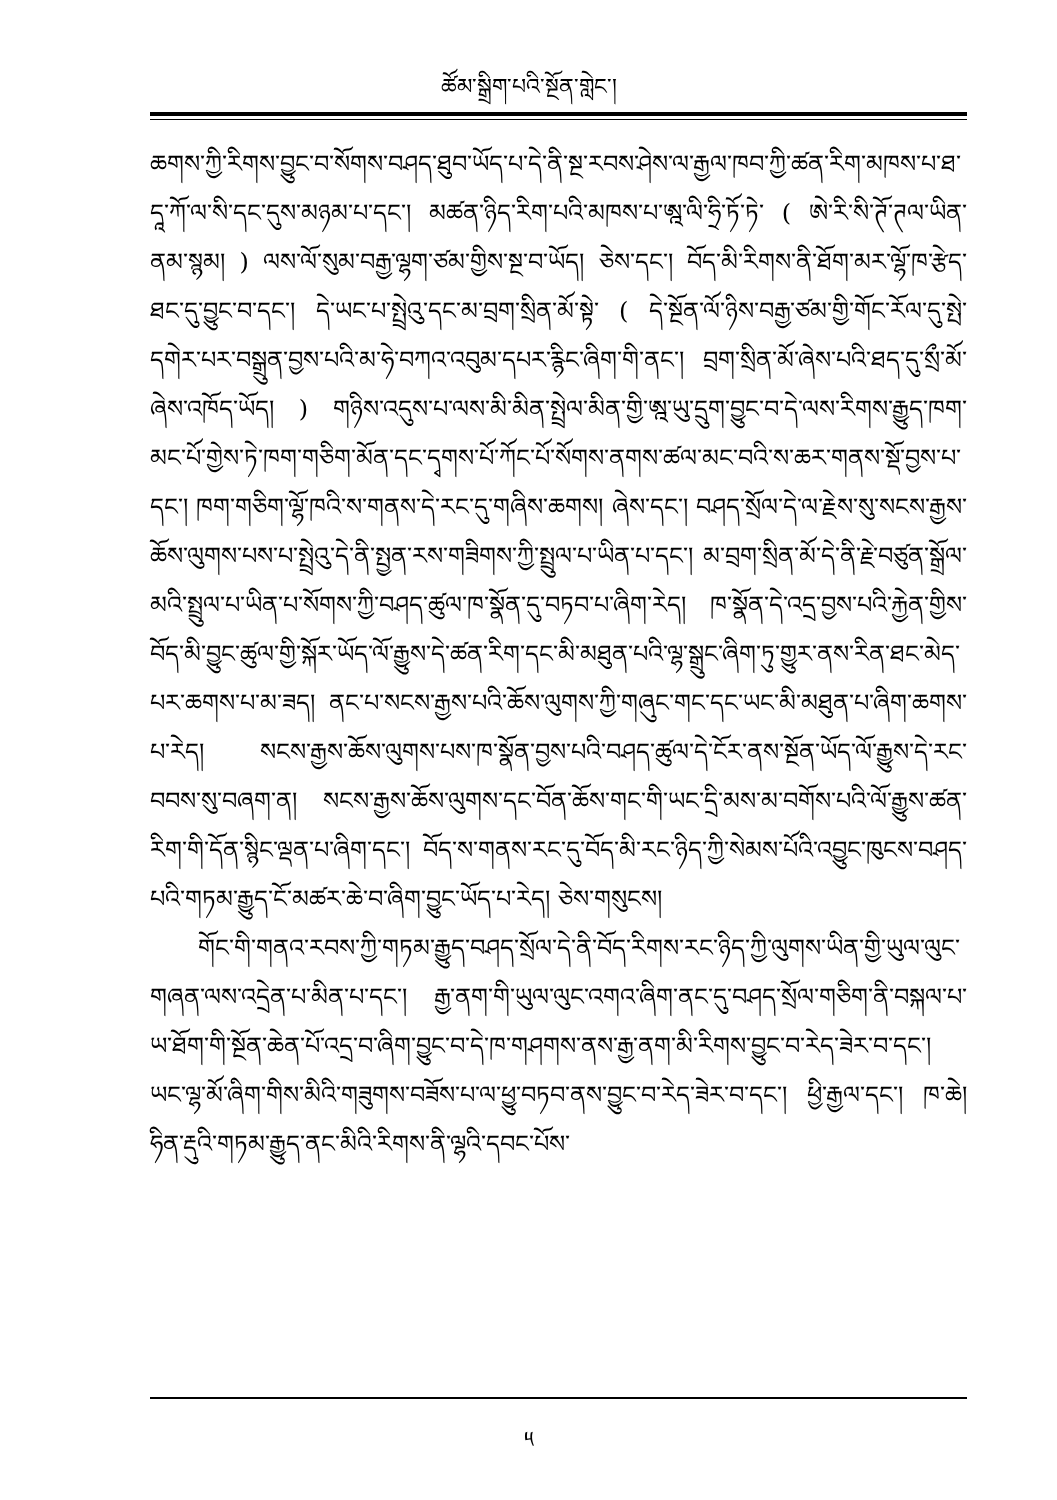ཚོམ་སྒྲིག་པའི་སྔོན་གླེང་།
ཆགས་ཀྱི་རིགས་བྱུང་བ་སོགས་བཤད་ཐུབ་ཡོད་པ་དེ་ནི་སྔ་རབས་ཤེས་ལ་རྒྱལ་ཁབ་ཀྱི་ཚན་རིག་མཁས་པ་ཐ་དཱ་ཀོ་ལ་སི་དང་དུས་མཉམ་པ་དང་། མཚན་ཉིད་རིག་པའི་མཁས་པ་ཨྰ་ལི་ཧྲི་ཏོ་ཏེ་ ( ཨེ་རི་སི་ཊོ་ཊལ་ཡིན་ནམ་སྙམ། ) ལས་ལོ་སུམ་བརྒྱ་ལྷག་ཙམ་གྱིས་སྔ་བ་ཡོད། ཅེས་དང་། བོད་མི་རིགས་ནི་ཐོག་མར་ལྷོ་ཁ་རྩེད་ཐང་དུ་བྱུང་བ་དང་། དེ་ཡང་པ་སྤྲེའུ་དང་མ་བྲག་སྲིན་མོ་སྟེ་ ( དེ་སྔོན་ལོ་ཉིས་བརྒྱ་ཙམ་གྱི་གོང་རོལ་དུ་སྤེ་དགེར་པར་བསྒྲུན་བྱས་པའི་མ་ཧེ་བཀའ་འབུམ་དཔར་རྙིང་ཞིག་གི་ནང་། བྲག་སྲིན་མོ་ཞེས་པའི་ཐད་དུ་སྲྀ་མོ་ཞེས་འཁོད་ཡོད། ) གཉིས་འདུས་པ་ལས་མི་མིན་སྤྲེལ་མིན་གྱི་ཨྰ་ཡུ་དྲུག་བྱུང་བ་དེ་ལས་རིགས་རྒྱུད་ཁག་མང་པོ་གྱེས་ཏེ་ཁག་གཅིག་མོན་དང་དྭགས་པོ་ཀོང་པོ་སོགས་ནགས་ཚལ་མང་བའི་ས་ཆར་གནས་སྡོ་བྱས་པ་དང་། ཁག་གཅིག་ལྷོ་ཁའི་ས་གནས་དེ་རང་དུ་གཞིས་ཆགས། ཞེས་དང་། བཤད་སྲོལ་དེ་ལ་རྗེས་སུ་སངས་རྒྱས་ཆོས་ལུགས་པས་པ་སྤྲེའུ་དེ་ནི་སྤྱན་རས་གཟིགས་ཀྱི་སྤྲུལ་པ་ཡིན་པ་དང་། མ་བྲག་སྲིན་མོ་དེ་ནི་རྗེ་བཙུན་སྒྲོལ་མའི་སྤྲུལ་པ་ཡིན་པ་སོགས་ཀྱི་བཤད་ཚུལ་ཁ་སྣོན་དུ་བཏབ་པ་ཞིག་རེད། ཁ་སྣོན་དེ་འདྲ་བྱས་པའི་རྐྱེན་གྱིས་བོད་མི་བྱུང་ཚུལ་གྱི་སྐོར་ཡོད་ལོ་རྒྱུས་དེ་ཚན་རིག་དང་མི་མཐུན་པའི་ལྷ་སྒྲུང་ཞིག་ཏུ་གྱུར་ནས་རིན་ཐང་མེད་པར་ཆགས་པ་མ་ཟད། ནང་པ་སངས་རྒྱས་པའི་ཆོས་ལུགས་ཀྱི་གཞུང་གང་དང་ཡང་མི་མཐུན་པ་ཞིག་ཆགས་པ་རེད། སངས་རྒྱས་ཆོས་ལུགས་པས་ཁ་སྣོན་བྱས་པའི་བཤད་ཚུལ་དེ་ངོར་ནས་སྔོན་ཡོད་ལོ་རྒྱུས་དེ་རང་བབས་སུ་བཞག་ན། སངས་རྒྱས་ཆོས་ལུགས་དང་བོན་ཆོས་གང་གི་ཡང་དྲི་མས་མ་བགོས་པའི་ལོ་རྒྱུས་ཚན་རིག་གི་དོན་སྙིང་ལྡན་པ་ཞིག་དང་། བོད་ས་གནས་རང་དུ་བོད་མི་རང་ཉིད་ཀྱི་སེམས་པོའི་འབྱུང་ཁུངས་བཤད་པའི་གཏམ་རྒྱུད་ངོ་མཚར་ཆེ་བ་ཞིག་བྱུང་ཡོད་པ་རེད། ཅེས་གསུངས།
གོང་གི་གནའ་རབས་ཀྱི་གཏམ་རྒྱུད་བཤད་སྲོལ་དེ་ནི་བོད་རིགས་རང་ཉིད་ཀྱི་ལུགས་ཡིན་གྱི་ཡུལ་ལུང་གཞན་ལས་འདྲེན་པ་མིན་པ་དང་། རྒྱ་ནག་གི་ཡུལ་ལུང་འགའ་ཞིག་ནང་དུ་བཤད་སྲོལ་གཅིག་ནི་བསྐལ་པ་ཡ་ཐོག་གི་སྔོན་ཆེན་པོ་འདྲ་བ་ཞིག་བྱུང་བ་དེ་ཁ་གཤགས་ནས་རྒྱ་ནག་མི་རིགས་བྱུང་བ་རེད་ཟེར་བ་དང་། ཡང་ལྷ་མོ་ཞིག་གིས་མིའི་གཟུགས་བཟོས་པ་ལ་ཕྱུ་བཏབ་ནས་བྱུང་བ་རེད་ཟེར་བ་དང་། ཕྱི་རྒྱལ་དང་། ཁ་ཆེ། ཧིན་རྡུའི་གཏམ་རྒྱུད་ནང་མིའི་རིགས་ནི་ལྷའི་དབང་པོས་
༥